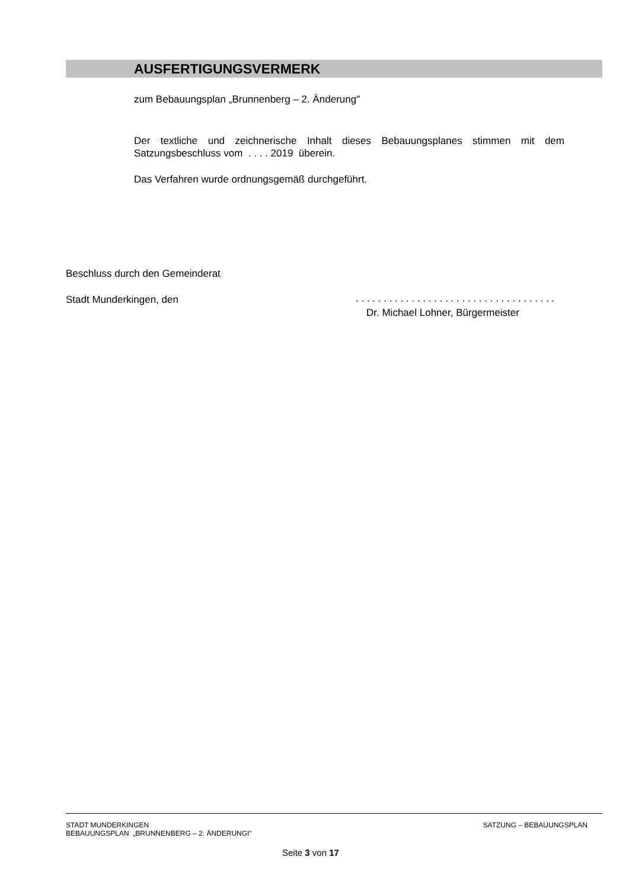AUSFERTIGUNGSVERMERK
zum Bebauungsplan „Brunnenberg – 2. Änderung"
Der textliche und zeichnerische Inhalt dieses Bebauungsplanes stimmen mit dem Satzungsbeschluss vom . . . . 2019 überein.
Das Verfahren wurde ordnungsgemäß durchgeführt.
Beschluss durch den Gemeinderat
Stadt Munderkingen, den
. . . . . . . . . . . . . . . . . . . . . . . . . . . . . . . . . . . .
Dr. Michael Lohner, Bürgermeister
STADT MUNDERKINGEN
BEBAUUNGSPLAN „BRUNNENBERG – 2. ÄNDERUNGI“
SATZUNG – BEBAUUNGSPLAN
Seite 3 von 17